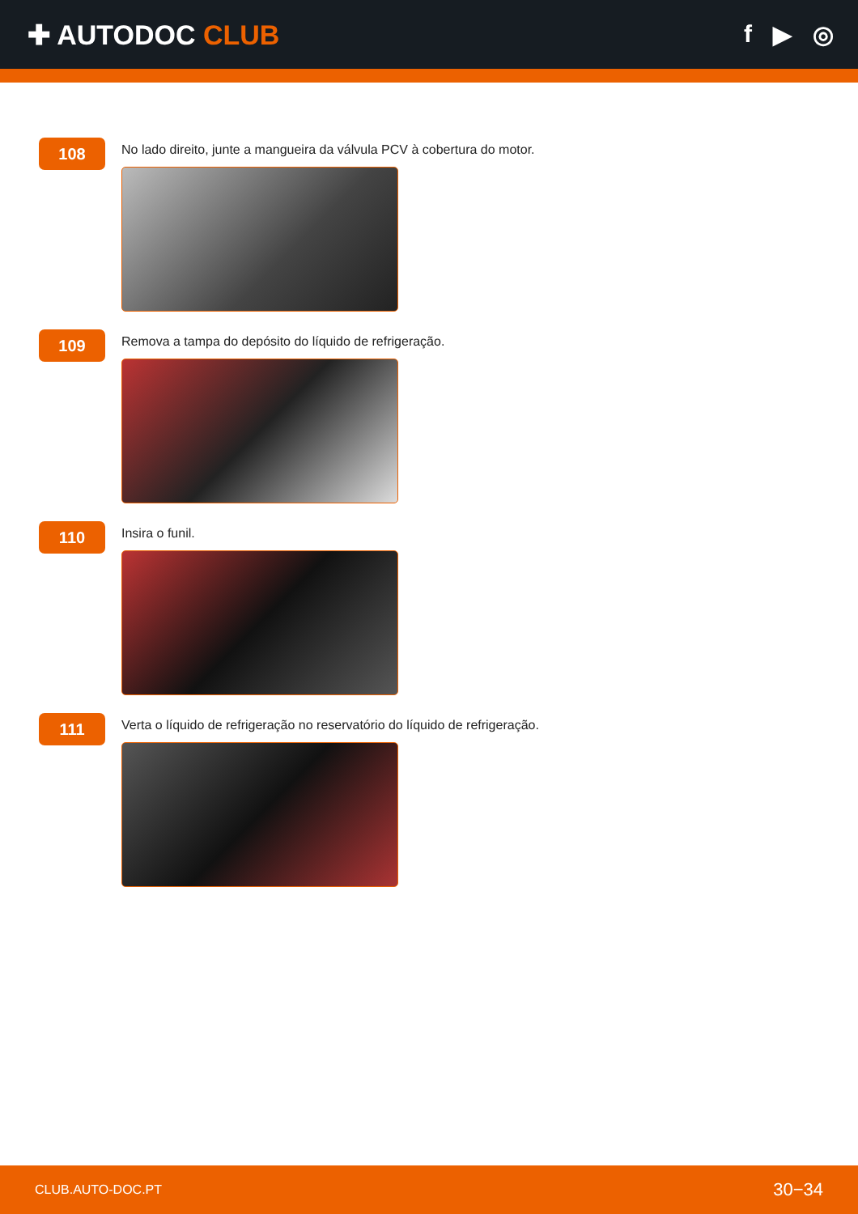✚ AUTODOC CLUB f ▶ ◎
108
No lado direito, junte a mangueira da válvula PCV à cobertura do motor.
109
Remova a tampa do depósito do líquido de refrigeração.
110
Insira o funil.
111
Verta o líquido de refrigeração no reservatório do líquido de refrigeração.
CLUB.AUTO-DOC.PT 30−34